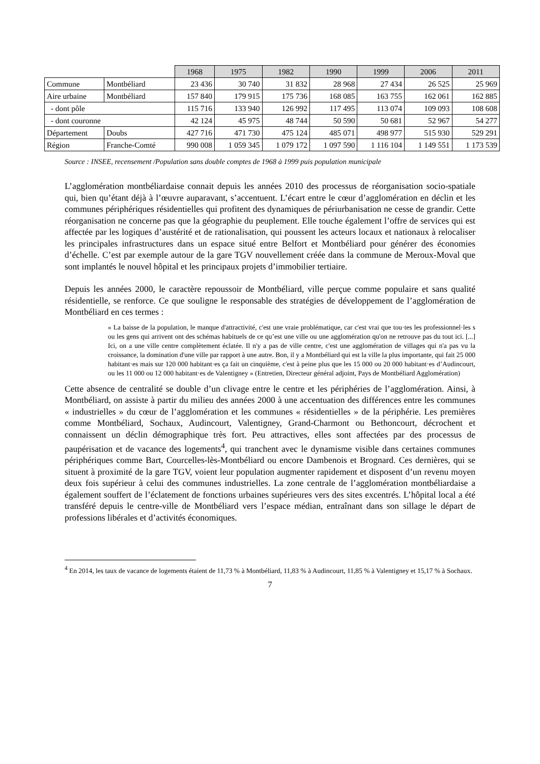| | | 1968 | 1975 | 1982 | 1990 | 1999 | 2006 | 2011 |
| --- | --- | --- | --- | --- | --- | --- | --- | --- |
| Commune | Montbéliard | 23 436 | 30 740 | 31 832 | 28 968 | 27 434 | 26 525 | 25 969 |
| Aire urbaine | Montbéliard | 157 840 | 179 915 | 175 736 | 168 085 | 163 755 | 162 061 | 162 885 |
| - dont pôle | | 115 716 | 133 940 | 126 992 | 117 495 | 113 074 | 109 093 | 108 608 |
| - dont couronne | | 42 124 | 45 975 | 48 744 | 50 590 | 50 681 | 52 967 | 54 277 |
| Département | Doubs | 427 716 | 471 730 | 475 124 | 485 071 | 498 977 | 515 930 | 529 291 |
| Région | Franche-Comté | 990 008 | 1 059 345 | 1 079 172 | 1 097 590 | 1 116 104 | 1 149 551 | 1 173 539 |
Source : INSEE, recensement /Population sans double comptes de 1968 à 1999 puis population municipale
L’agglomération montbéliardaise connait depuis les années 2010 des processus de réorganisation socio-spatiale qui, bien qu’étant déjà à l’œuvre auparavant, s’accentuent. L’écart entre le cœur d’agglomération en déclin et les communes périphériques résidentielles qui profitent des dynamiques de périurbanisation ne cesse de grandir. Cette réorganisation ne concerne pas que la géographie du peuplement. Elle touche également l’offre de services qui est affectée par les logiques d’austérité et de rationalisation, qui poussent les acteurs locaux et nationaux à relocaliser les principales infrastructures dans un espace situé entre Belfort et Montbéliard pour générer des économies d’échelle. C’est par exemple autour de la gare TGV nouvellement créée dans la commune de Meroux-Moval que sont implantés le nouvel hôpital et les principaux projets d’immobilier tertiaire.
Depuis les années 2000, le caractère repoussoir de Montbéliard, ville perçue comme populaire et sans qualité résidentielle, se renforce. Ce que souligne le responsable des stratégies de développement de l’agglomération de Montbéliard en ces termes :
« La baisse de la population, le manque d'attractivité, c'est une vraie problématique, car c'est vrai que tou·tes les professionnel·les s ou les gens qui arrivent ont des schémas habituels de ce qu’est une ville ou une agglomération qu'on ne retrouve pas du tout ici. [...] Ici, on a une ville centre complètement éclatée. Il n'y a pas de ville centre, c'est une agglomération de villages qui n'a pas vu la croissance, la domination d'une ville par rapport à une autre. Bon, il y a Montbéliard qui est la ville la plus importante, qui fait 25 000 habitant·es mais sur 120 000 habitant·es ça fait un cinquième, c'est à peine plus que les 15 000 ou 20 000 habitant·es d’Audincourt, ou les 11 000 ou 12 000 habitant·es de Valentigney » (Entretien, Directeur général adjoint, Pays de Montbéliard Agglomération)
Cette absence de centralité se double d’un clivage entre le centre et les périphéries de l’agglomération. Ainsi, à Montbéliard, on assiste à partir du milieu des années 2000 à une accentuation des différences entre les communes « industrielles » du cœur de l’agglomération et les communes « résidentielles » de la périphérie. Les premières comme Montbéliard, Sochaux, Audincourt, Valentigney, Grand-Charmont ou Bethoncourt, décrochent et connaissent un déclin démographique très fort. Peu attractives, elles sont affectées par des processus de paupérisation et de vacance des logements<sup>4</sup>, qui tranchent avec le dynamisme visible dans certaines communes périphériques comme Bart, Courcelles-lès-Montbéliard ou encore Dambenois et Brognard. Ces dernières, qui se situent à proximité de la gare TGV, voient leur population augmenter rapidement et disposent d’un revenu moyen deux fois supérieur à celui des communes industrielles. La zone centrale de l’agglomération montbéliardaise a également souffert de l’éclatement de fonctions urbaines supérieures vers des sites excentrés. L’hôpital local a été transféré depuis le centre-ville de Montbéliard vers l’espace médian, entraînant dans son sillage le départ de professions libérales et d’activités économiques.
<sup>4</sup> En 2014, les taux de vacance de logements étaient de 11,73 % à Montbéliard, 11,83 % à Audincourt, 11,85 % à Valentigney et 15,17 % à Sochaux.
7